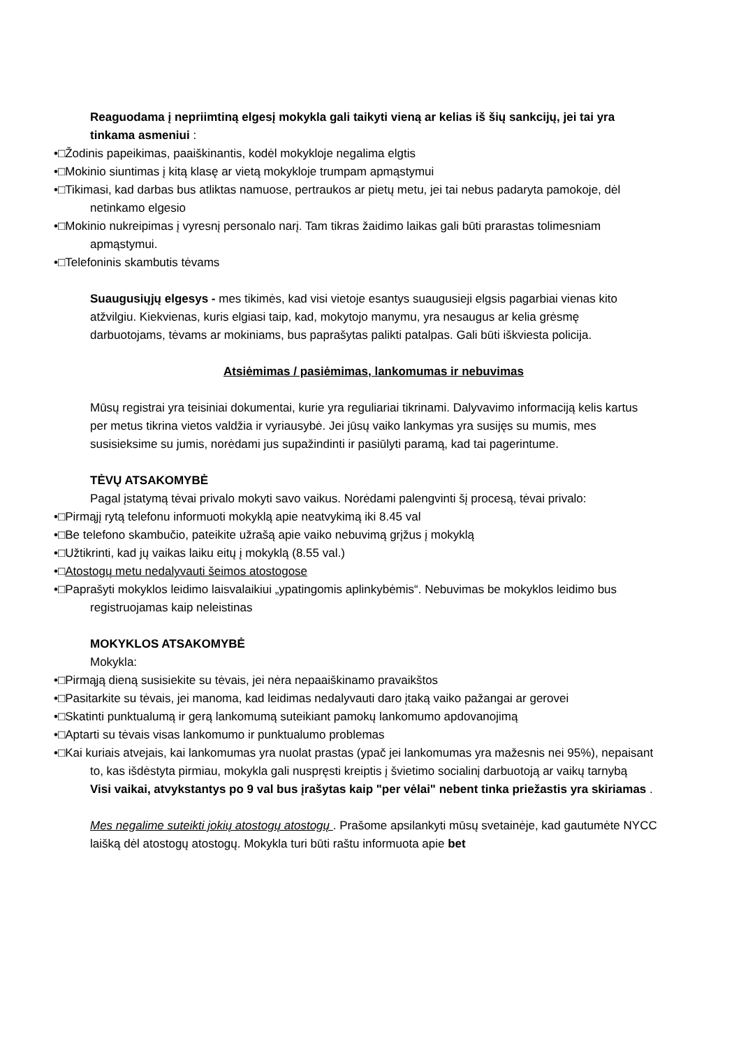Reaguodama į nepriimtiną elgesį mokykla gali taikyti vieną ar kelias iš šių sankcijų, jei tai yra tinkama asmeniui :
•□Žodinis papeikimas, paaiškinantis, kodėl mokykloje negalima elgtis
•□Mokinio siuntimas į kitą klasę ar vietą mokykloje trumpam apmąstymui
•□Tikimasi, kad darbas bus atliktas namuose, pertraukos ar pietų metu, jei tai nebus padaryta pamokoje, dėl netinkamo elgesio
•□Mokinio nukreipimas į vyresnį personalo narį. Tam tikras žaidimo laikas gali būti prarastas tolimesniam apmąstymui.
•□Telefoninis skambutis tėvams
Suaugusiųjų elgesys - mes tikimės, kad visi vietoje esantys suaugusieji elgsis pagarbiai vienas kito atžvilgiu. Kiekvienas, kuris elgiasi taip, kad, mokytojo manymu, yra nesaugus ar kelia grėsmę darbuotojams, tėvams ar mokiniams, bus paprašytas palikti patalpas. Gali būti iškviesta policija.
Atsiėmimas / pasiėmimas, lankomumas ir nebuvimas
Mūsų registrai yra teisiniai dokumentai, kurie yra reguliariai tikrinami. Dalyvavimo informaciją kelis kartus per metus tikrina vietos valdžia ir vyriausybė. Jei jūsų vaiko lankymas yra susijęs su mumis, mes susisieksime su jumis, norėdami jus supažindinti ir pasiūlyti paramą, kad tai pagerintume.
TĖVŲ ATSAKOMYBĖ
Pagal įstatymą tėvai privalo mokyti savo vaikus. Norėdami palengvinti šį procesą, tėvai privalo:
•□Pirmąjį rytą telefonu informuoti mokyklą apie neatvykimą iki 8.45 val
•□Be telefono skambučio, pateikite užrašą apie vaiko nebuvimą grįžus į mokyklą
•□Užtikrinti, kad jų vaikas laiku eitų į mokyklą (8.55 val.)
•□Atostogų metu nedalyvauti šeimos atostogose
•□Paprašyti mokyklos leidimo laisvalaikiui „ypatingomis aplinkybėmis“. Nebuvimas be mokyklos leidimo bus registruojamas kaip neleistinas
MOKYKLOS ATSAKOMYBĖ
Mokykla:
•□Pirmąją dieną susisiekite su tėvais, jei nėra nepaaiškinamo pravaikštos
•□Pasitarkite su tėvais, jei manoma, kad leidimas nedalyvauti daro įtaką vaiko pažangai ar gerovei
•□Skatinti punktualumą ir gerą lankomumą suteikiant pamokų lankomumo apdovanojimą
•□Aptarti su tėvais visas lankomumo ir punktualumo problemas
•□Kai kuriais atvejais, kai lankomumas yra nuolat prastas (ypač jei lankomumas yra mažesnis nei 95%), nepaisant to, kas išdėstyta pirmiau, mokykla gali nuspręsti kreiptis į švietimo socialinį darbuotoją ar vaikų tarnybą
Visi vaikai, atvykstantys po 9 val bus įrašytas kaip "per vėlai" nebent tinka priežastis yra skiriamas .
Mes negalime suteikti jokių atostogų atostogų . Prašome apsilankyti mūsų svetainėje, kad gautumėte NYCC laišką dėl atostogų atostogų. Mokykla turi būti raštu informuota apie bet